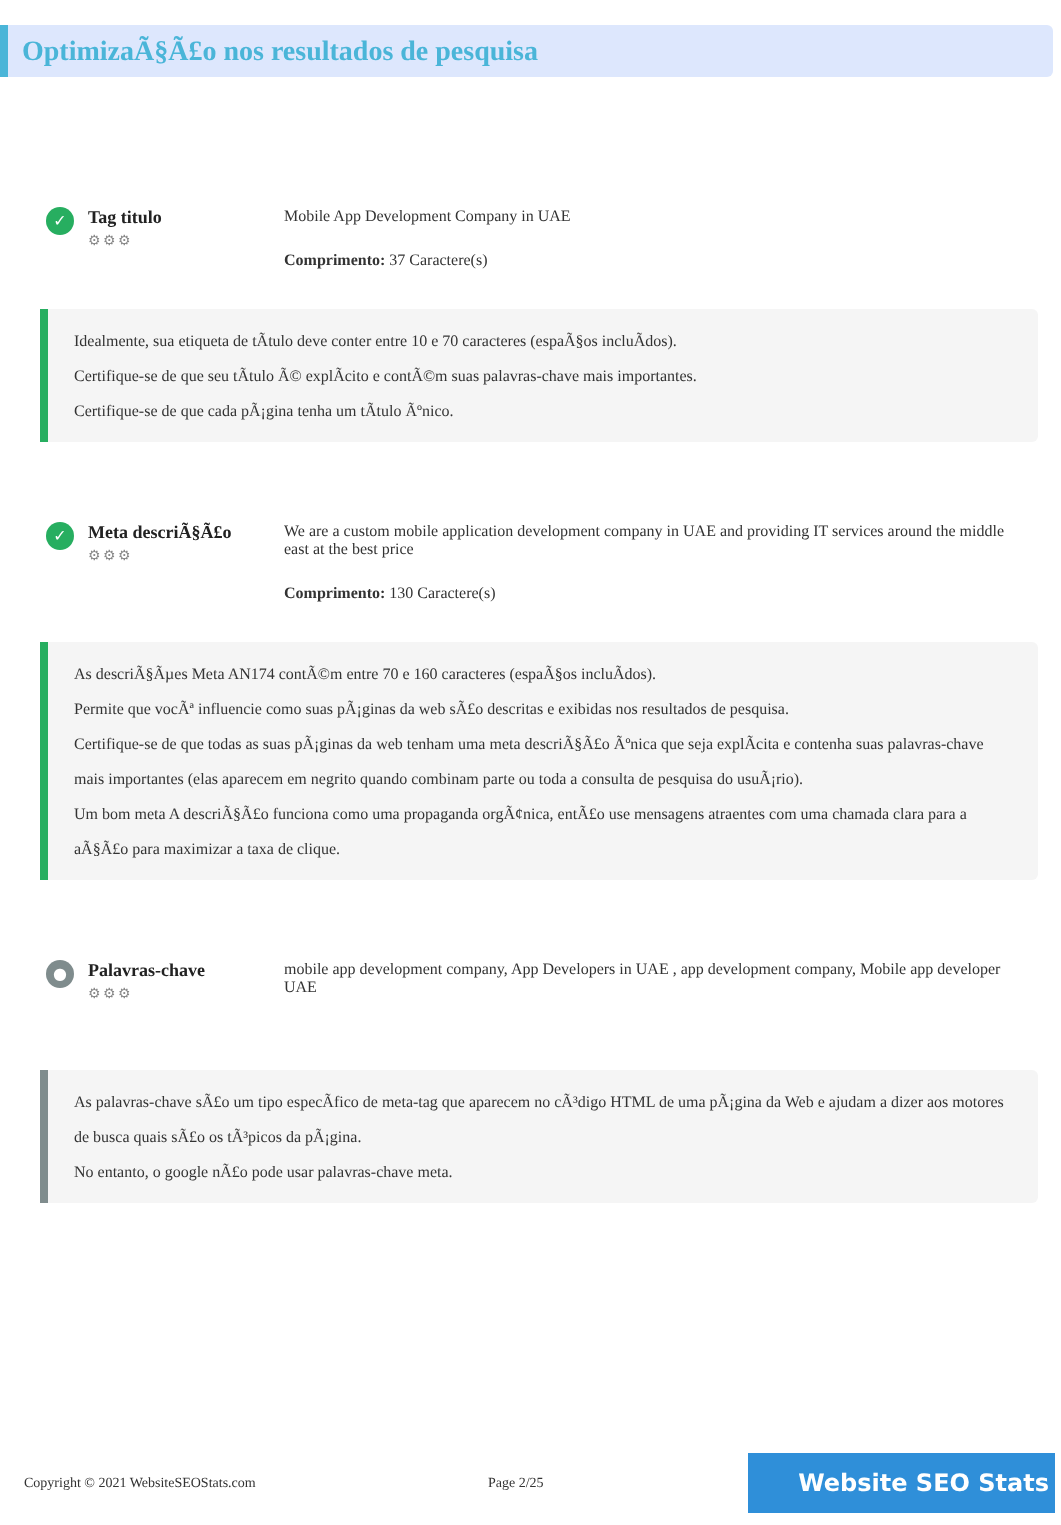OptimizaÃ§Ã£o nos resultados de pesquisa
✓
Tag titulo
⚙⚙⚙
Mobile App Development Company in UAE
Comprimento: 37 Caractere(s)
Idealmente, sua etiqueta de tÃtulo deve conter entre 10 e 70 caracteres (espaÃ§os incluÃdos).
Certifique-se de que seu tÃtulo Ã© explÃcito e contÃ©m suas palavras-chave mais importantes.
Certifique-se de que cada pÃ¡gina tenha um tÃtulo Ãºnico.
✓
Meta descriÃ§Ã£o
⚙⚙⚙
We are a custom mobile application development company in UAE and providing IT services around the middle east at the best price
Comprimento: 130 Caractere(s)
As descriÃ§Ãµes Meta AN174 contÃ©m entre 70 e 160 caracteres (espaÃ§os incluÃdos).
Permite que vocÃª influencie como suas pÃ¡ginas da web sÃ£o descritas e exibidas nos resultados de pesquisa.
Certifique-se de que todas as suas pÃ¡ginas da web tenham uma meta descriÃ§Ã£o Ãºnica que seja explÃcita e contenha suas palavras-chave mais importantes (elas aparecem em negrito quando combinam parte ou toda a consulta de pesquisa do usuÃ¡rio).
Um bom meta A descriÃ§Ã£o funciona como uma propaganda orgÃ¢nica, entÃ£o use mensagens atraentes com uma chamada clara para a aÃ§Ã£o para maximizar a taxa de clique.
●
Palavras-chave
⚙⚙⚙
mobile app development company, App Developers in UAE , app development company, Mobile app developer UAE
As palavras-chave sÃ£o um tipo especÃfico de meta-tag que aparecem no cÃ³digo HTML de uma pÃ¡gina da Web e ajudam a dizer aos motores de busca quais sÃ£o os tÃ³picos da pÃ¡gina.
No entanto, o google nÃ£o pode usar palavras-chave meta.
Copyright © 2021 WebsiteSEOStats.com Page 2/25
Website SEO Stats